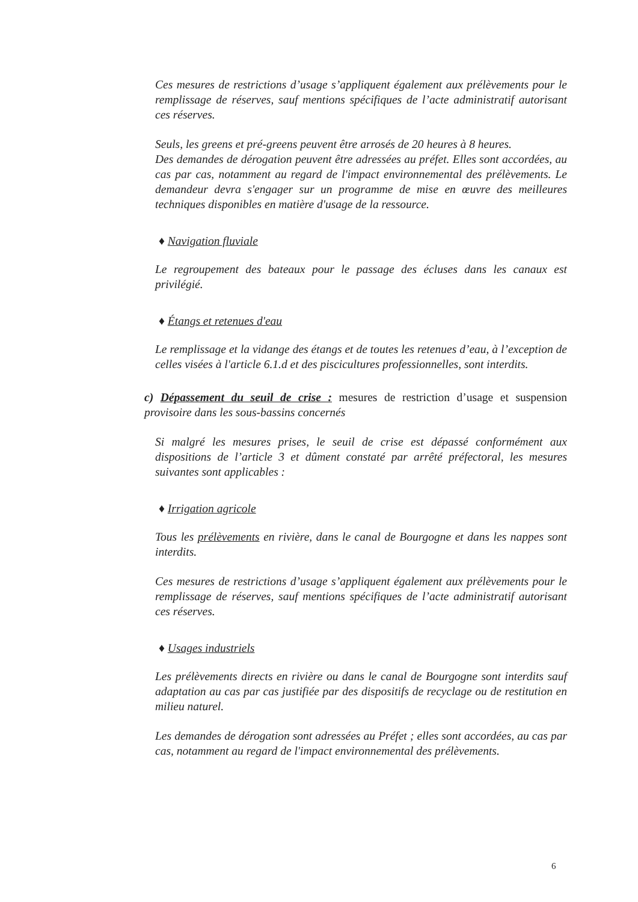Ces mesures de restrictions d’usage s’appliquent également aux prélèvements pour le remplissage de réserves, sauf mentions spécifiques de l’acte administratif autorisant ces réserves.
Seuls, les greens et pré-greens peuvent être arrosés de 20 heures à 8 heures.
Des demandes de dérogation peuvent être adressées au préfet. Elles sont accordées, au cas par cas, notamment au regard de l'impact environnemental des prélèvements. Le demandeur devra s'engager sur un programme de mise en œuvre des meilleures techniques disponibles en matière d'usage de la ressource.
♦ Navigation fluviale
Le regroupement des bateaux pour le passage des écluses dans les canaux est privilégié.
♦ Étangs et retenues d'eau
Le remplissage et la vidange des étangs et de toutes les retenues d’eau, à l’exception de celles visées à l'article 6.1.d et des piscicultures professionnelles, sont interdits.
c) Dépassement du seuil de crise : mesures de restriction d’usage et suspension provisoire dans les sous-bassins concernés
Si malgré les mesures prises, le seuil de crise est dépassé conformément aux dispositions de l’article 3 et dûment constaté par arrêté préfectoral, les mesures suivantes sont applicables :
♦ Irrigation agricole
Tous les prélèvements en rivière, dans le canal de Bourgogne et dans les nappes sont interdits.
Ces mesures de restrictions d’usage s’appliquent également aux prélèvements pour le remplissage de réserves, sauf mentions spécifiques de l’acte administratif autorisant ces réserves.
♦ Usages industriels
Les prélèvements directs en rivière ou dans le canal de Bourgogne sont interdits sauf adaptation au cas par cas justifiée par des dispositifs de recyclage ou de restitution en milieu naturel.
Les demandes de dérogation sont adressées au Préfet ; elles sont accordées, au cas par cas, notamment au regard de l'impact environnemental des prélèvements.
6